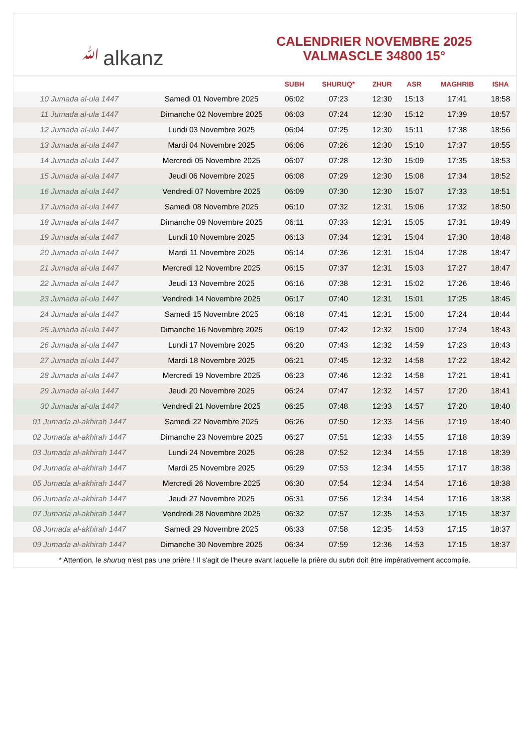ﷲalkanz
CALENDRIER NOVEMBRE 2025
VALMASCLE 34800 15°
| | | SUBH | SHURUQ* | ZHUR | ASR | MAGHRIB | ISHA |
| --- | --- | --- | --- | --- | --- | --- | --- |
| 10 Jumada al-ula 1447 | Samedi 01 Novembre 2025 | 06:02 | 07:23 | 12:30 | 15:13 | 17:41 | 18:58 |
| 11 Jumada al-ula 1447 | Dimanche 02 Novembre 2025 | 06:03 | 07:24 | 12:30 | 15:12 | 17:39 | 18:57 |
| 12 Jumada al-ula 1447 | Lundi 03 Novembre 2025 | 06:04 | 07:25 | 12:30 | 15:11 | 17:38 | 18:56 |
| 13 Jumada al-ula 1447 | Mardi 04 Novembre 2025 | 06:06 | 07:26 | 12:30 | 15:10 | 17:37 | 18:55 |
| 14 Jumada al-ula 1447 | Mercredi 05 Novembre 2025 | 06:07 | 07:28 | 12:30 | 15:09 | 17:35 | 18:53 |
| 15 Jumada al-ula 1447 | Jeudi 06 Novembre 2025 | 06:08 | 07:29 | 12:30 | 15:08 | 17:34 | 18:52 |
| 16 Jumada al-ula 1447 | Vendredi 07 Novembre 2025 | 06:09 | 07:30 | 12:30 | 15:07 | 17:33 | 18:51 |
| 17 Jumada al-ula 1447 | Samedi 08 Novembre 2025 | 06:10 | 07:32 | 12:31 | 15:06 | 17:32 | 18:50 |
| 18 Jumada al-ula 1447 | Dimanche 09 Novembre 2025 | 06:11 | 07:33 | 12:31 | 15:05 | 17:31 | 18:49 |
| 19 Jumada al-ula 1447 | Lundi 10 Novembre 2025 | 06:13 | 07:34 | 12:31 | 15:04 | 17:30 | 18:48 |
| 20 Jumada al-ula 1447 | Mardi 11 Novembre 2025 | 06:14 | 07:36 | 12:31 | 15:04 | 17:28 | 18:47 |
| 21 Jumada al-ula 1447 | Mercredi 12 Novembre 2025 | 06:15 | 07:37 | 12:31 | 15:03 | 17:27 | 18:47 |
| 22 Jumada al-ula 1447 | Jeudi 13 Novembre 2025 | 06:16 | 07:38 | 12:31 | 15:02 | 17:26 | 18:46 |
| 23 Jumada al-ula 1447 | Vendredi 14 Novembre 2025 | 06:17 | 07:40 | 12:31 | 15:01 | 17:25 | 18:45 |
| 24 Jumada al-ula 1447 | Samedi 15 Novembre 2025 | 06:18 | 07:41 | 12:31 | 15:00 | 17:24 | 18:44 |
| 25 Jumada al-ula 1447 | Dimanche 16 Novembre 2025 | 06:19 | 07:42 | 12:32 | 15:00 | 17:24 | 18:43 |
| 26 Jumada al-ula 1447 | Lundi 17 Novembre 2025 | 06:20 | 07:43 | 12:32 | 14:59 | 17:23 | 18:43 |
| 27 Jumada al-ula 1447 | Mardi 18 Novembre 2025 | 06:21 | 07:45 | 12:32 | 14:58 | 17:22 | 18:42 |
| 28 Jumada al-ula 1447 | Mercredi 19 Novembre 2025 | 06:23 | 07:46 | 12:32 | 14:58 | 17:21 | 18:41 |
| 29 Jumada al-ula 1447 | Jeudi 20 Novembre 2025 | 06:24 | 07:47 | 12:32 | 14:57 | 17:20 | 18:41 |
| 30 Jumada al-ula 1447 | Vendredi 21 Novembre 2025 | 06:25 | 07:48 | 12:33 | 14:57 | 17:20 | 18:40 |
| 01 Jumada al-akhirah 1447 | Samedi 22 Novembre 2025 | 06:26 | 07:50 | 12:33 | 14:56 | 17:19 | 18:40 |
| 02 Jumada al-akhirah 1447 | Dimanche 23 Novembre 2025 | 06:27 | 07:51 | 12:33 | 14:55 | 17:18 | 18:39 |
| 03 Jumada al-akhirah 1447 | Lundi 24 Novembre 2025 | 06:28 | 07:52 | 12:34 | 14:55 | 17:18 | 18:39 |
| 04 Jumada al-akhirah 1447 | Mardi 25 Novembre 2025 | 06:29 | 07:53 | 12:34 | 14:55 | 17:17 | 18:38 |
| 05 Jumada al-akhirah 1447 | Mercredi 26 Novembre 2025 | 06:30 | 07:54 | 12:34 | 14:54 | 17:16 | 18:38 |
| 06 Jumada al-akhirah 1447 | Jeudi 27 Novembre 2025 | 06:31 | 07:56 | 12:34 | 14:54 | 17:16 | 18:38 |
| 07 Jumada al-akhirah 1447 | Vendredi 28 Novembre 2025 | 06:32 | 07:57 | 12:35 | 14:53 | 17:15 | 18:37 |
| 08 Jumada al-akhirah 1447 | Samedi 29 Novembre 2025 | 06:33 | 07:58 | 12:35 | 14:53 | 17:15 | 18:37 |
| 09 Jumada al-akhirah 1447 | Dimanche 30 Novembre 2025 | 06:34 | 07:59 | 12:36 | 14:53 | 17:15 | 18:37 |
* Attention, le shuruq n'est pas une prière ! Il s'agit de l'heure avant laquelle la prière du subh doit être impérativement accomplie.